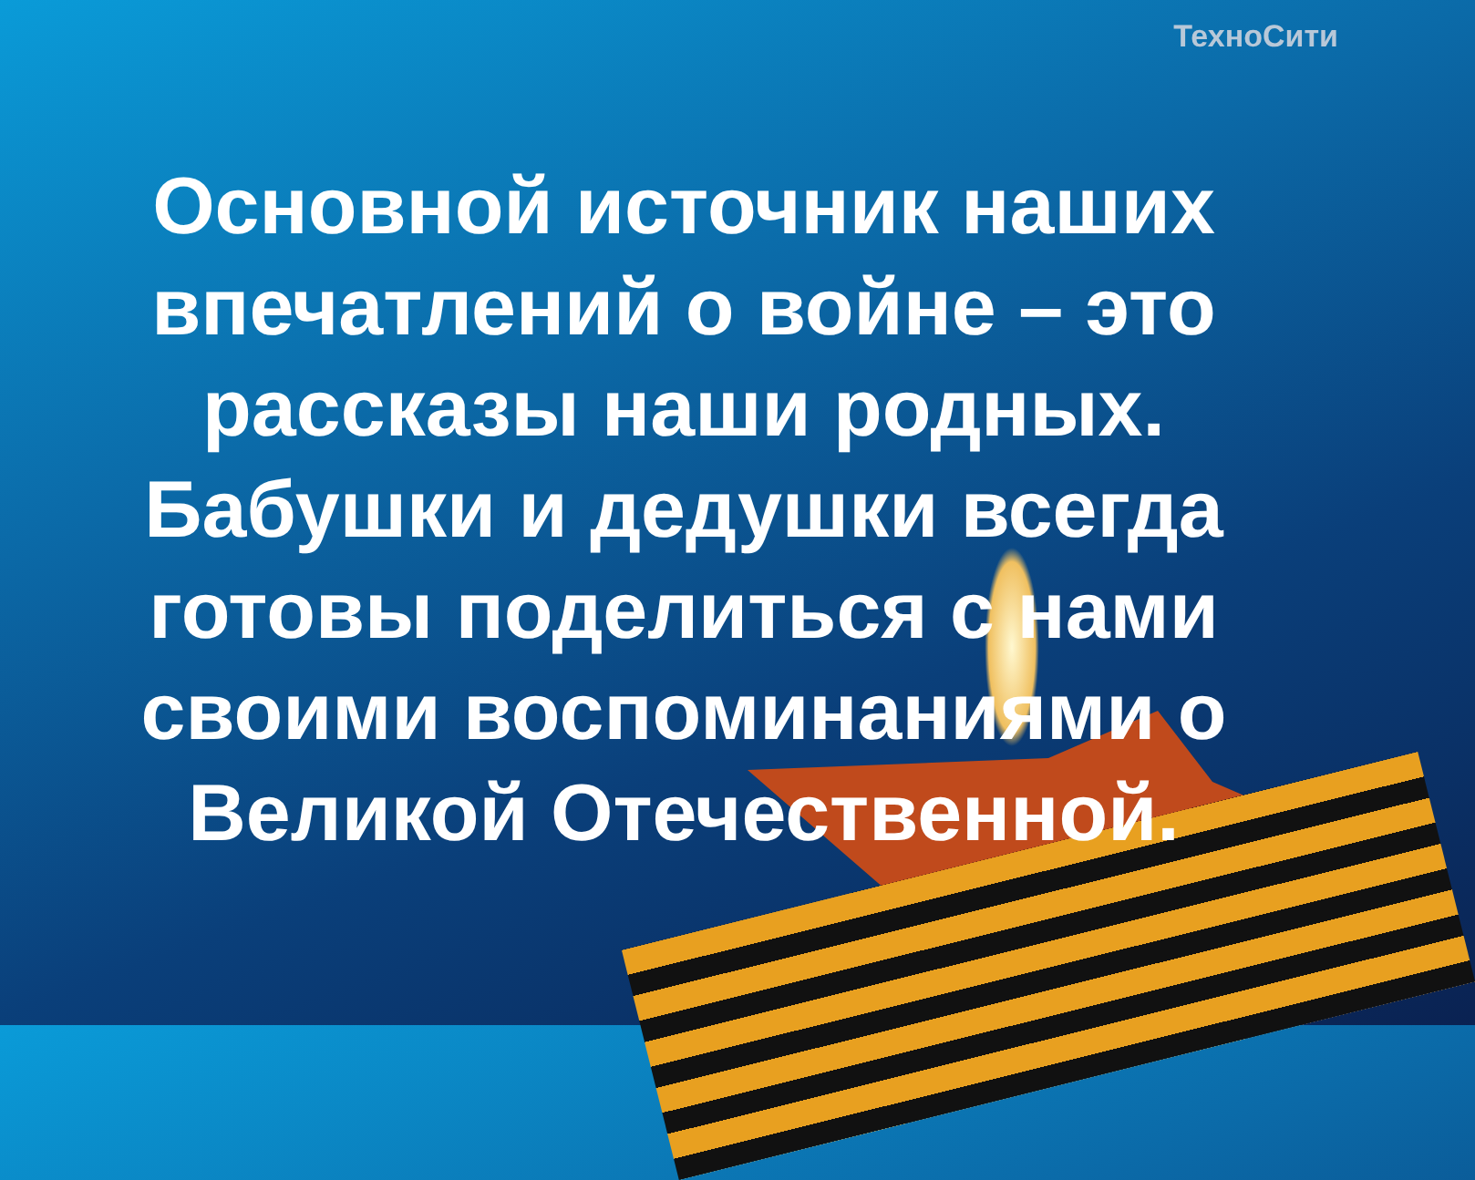ТехноСити
Основной источник наших
впечатлений о войне – это
рассказы наши родных.
Бабушки и дедушки всегда
готовы поделиться с нами
своими воспоминаниями о
Великой Отечественной.